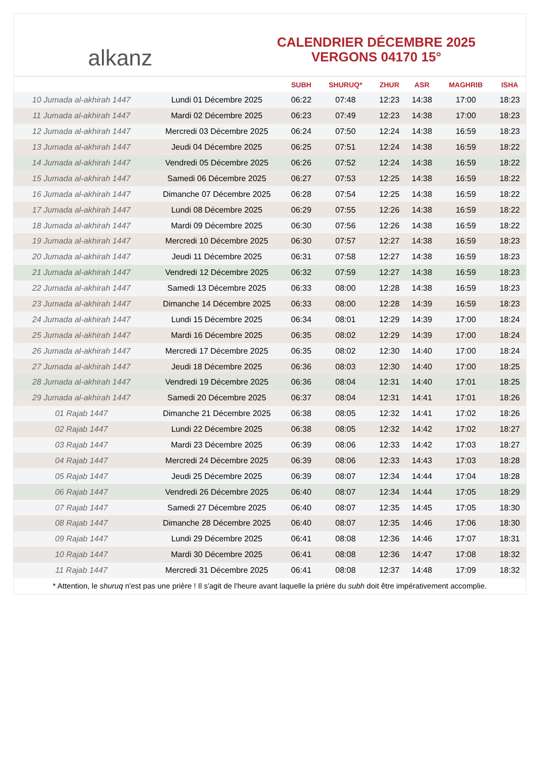alkanz
CALENDRIER DÉCEMBRE 2025
VERGONS 04170 15°
| | | SUBH | SHURUQ* | ZHUR | ASR | MAGHRIB | ISHA |
| --- | --- | --- | --- | --- | --- | --- | --- |
| 10 Jumada al-akhirah 1447 | Lundi 01 Décembre 2025 | 06:22 | 07:48 | 12:23 | 14:38 | 17:00 | 18:23 |
| 11 Jumada al-akhirah 1447 | Mardi 02 Décembre 2025 | 06:23 | 07:49 | 12:23 | 14:38 | 17:00 | 18:23 |
| 12 Jumada al-akhirah 1447 | Mercredi 03 Décembre 2025 | 06:24 | 07:50 | 12:24 | 14:38 | 16:59 | 18:23 |
| 13 Jumada al-akhirah 1447 | Jeudi 04 Décembre 2025 | 06:25 | 07:51 | 12:24 | 14:38 | 16:59 | 18:22 |
| 14 Jumada al-akhirah 1447 | Vendredi 05 Décembre 2025 | 06:26 | 07:52 | 12:24 | 14:38 | 16:59 | 18:22 |
| 15 Jumada al-akhirah 1447 | Samedi 06 Décembre 2025 | 06:27 | 07:53 | 12:25 | 14:38 | 16:59 | 18:22 |
| 16 Jumada al-akhirah 1447 | Dimanche 07 Décembre 2025 | 06:28 | 07:54 | 12:25 | 14:38 | 16:59 | 18:22 |
| 17 Jumada al-akhirah 1447 | Lundi 08 Décembre 2025 | 06:29 | 07:55 | 12:26 | 14:38 | 16:59 | 18:22 |
| 18 Jumada al-akhirah 1447 | Mardi 09 Décembre 2025 | 06:30 | 07:56 | 12:26 | 14:38 | 16:59 | 18:22 |
| 19 Jumada al-akhirah 1447 | Mercredi 10 Décembre 2025 | 06:30 | 07:57 | 12:27 | 14:38 | 16:59 | 18:23 |
| 20 Jumada al-akhirah 1447 | Jeudi 11 Décembre 2025 | 06:31 | 07:58 | 12:27 | 14:38 | 16:59 | 18:23 |
| 21 Jumada al-akhirah 1447 | Vendredi 12 Décembre 2025 | 06:32 | 07:59 | 12:27 | 14:38 | 16:59 | 18:23 |
| 22 Jumada al-akhirah 1447 | Samedi 13 Décembre 2025 | 06:33 | 08:00 | 12:28 | 14:38 | 16:59 | 18:23 |
| 23 Jumada al-akhirah 1447 | Dimanche 14 Décembre 2025 | 06:33 | 08:00 | 12:28 | 14:39 | 16:59 | 18:23 |
| 24 Jumada al-akhirah 1447 | Lundi 15 Décembre 2025 | 06:34 | 08:01 | 12:29 | 14:39 | 17:00 | 18:24 |
| 25 Jumada al-akhirah 1447 | Mardi 16 Décembre 2025 | 06:35 | 08:02 | 12:29 | 14:39 | 17:00 | 18:24 |
| 26 Jumada al-akhirah 1447 | Mercredi 17 Décembre 2025 | 06:35 | 08:02 | 12:30 | 14:40 | 17:00 | 18:24 |
| 27 Jumada al-akhirah 1447 | Jeudi 18 Décembre 2025 | 06:36 | 08:03 | 12:30 | 14:40 | 17:00 | 18:25 |
| 28 Jumada al-akhirah 1447 | Vendredi 19 Décembre 2025 | 06:36 | 08:04 | 12:31 | 14:40 | 17:01 | 18:25 |
| 29 Jumada al-akhirah 1447 | Samedi 20 Décembre 2025 | 06:37 | 08:04 | 12:31 | 14:41 | 17:01 | 18:26 |
| 01 Rajab 1447 | Dimanche 21 Décembre 2025 | 06:38 | 08:05 | 12:32 | 14:41 | 17:02 | 18:26 |
| 02 Rajab 1447 | Lundi 22 Décembre 2025 | 06:38 | 08:05 | 12:32 | 14:42 | 17:02 | 18:27 |
| 03 Rajab 1447 | Mardi 23 Décembre 2025 | 06:39 | 08:06 | 12:33 | 14:42 | 17:03 | 18:27 |
| 04 Rajab 1447 | Mercredi 24 Décembre 2025 | 06:39 | 08:06 | 12:33 | 14:43 | 17:03 | 18:28 |
| 05 Rajab 1447 | Jeudi 25 Décembre 2025 | 06:39 | 08:07 | 12:34 | 14:44 | 17:04 | 18:28 |
| 06 Rajab 1447 | Vendredi 26 Décembre 2025 | 06:40 | 08:07 | 12:34 | 14:44 | 17:05 | 18:29 |
| 07 Rajab 1447 | Samedi 27 Décembre 2025 | 06:40 | 08:07 | 12:35 | 14:45 | 17:05 | 18:30 |
| 08 Rajab 1447 | Dimanche 28 Décembre 2025 | 06:40 | 08:07 | 12:35 | 14:46 | 17:06 | 18:30 |
| 09 Rajab 1447 | Lundi 29 Décembre 2025 | 06:41 | 08:08 | 12:36 | 14:46 | 17:07 | 18:31 |
| 10 Rajab 1447 | Mardi 30 Décembre 2025 | 06:41 | 08:08 | 12:36 | 14:47 | 17:08 | 18:32 |
| 11 Rajab 1447 | Mercredi 31 Décembre 2025 | 06:41 | 08:08 | 12:37 | 14:48 | 17:09 | 18:32 |
* Attention, le shuruq n'est pas une prière ! Il s'agit de l'heure avant laquelle la prière du subh doit être impérativement accomplie.